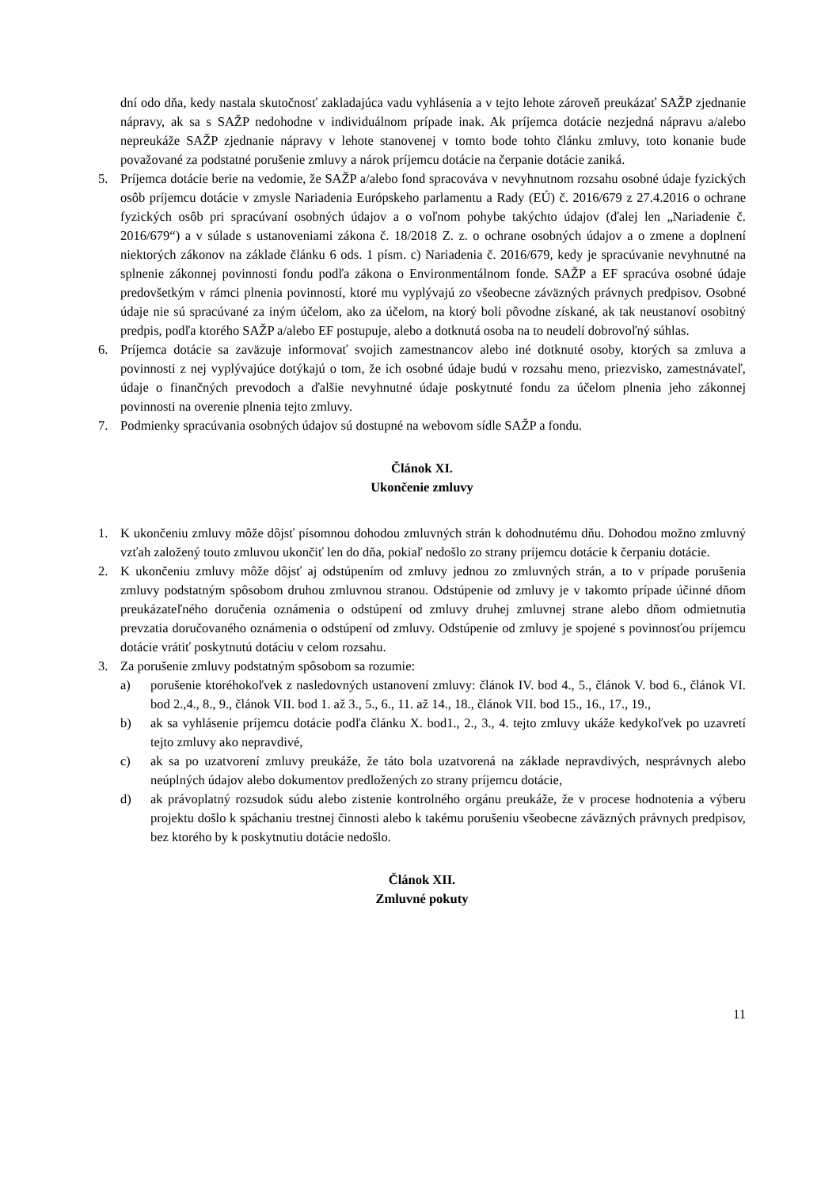dní odo dňa, kedy nastala skutočnosť zakladajúca vadu vyhlásenia a v tejto lehote zároveň preukázať SAŽP zjednanie nápravy, ak sa s SAŽP nedohodne v individuálnom prípade inak. Ak príjemca dotácie nezjedná nápravu a/alebo nepreukáže SAŽP zjednanie nápravy v lehote stanovenej v tomto bode tohto článku zmluvy, toto konanie bude považované za podstatné porušenie zmluvy a nárok príjemcu dotácie na čerpanie dotácie zaniká.
5. Príjemca dotácie berie na vedomie, že SAŽP a/alebo fond spracováva v nevyhnutnom rozsahu osobné údaje fyzických osôb príjemcu dotácie v zmysle Nariadenia Európskeho parlamentu a Rady (EÚ) č. 2016/679 z 27.4.2016 o ochrane fyzických osôb pri spracúvaní osobných údajov a o voľnom pohybe takýchto údajov (ďalej len „Nariadenie č. 2016/679“) a v súlade s ustanoveniami zákona č. 18/2018 Z. z. o ochrane osobných údajov a o zmene a doplnení niektorých zákonov na základe článku 6 ods. 1 písm. c) Nariadenia č. 2016/679, kedy je spracúvanie nevyhnutné na splnenie zákonnej povinnosti fondu podľa zákona o Environmentálnom fonde. SAŽP a EF spracúva osobné údaje predovšetkým v rámci plnenia povinností, ktoré mu vyplývajú zo všeobecne záväzných právnych predpisov. Osobné údaje nie sú spracúvané za iným účelom, ako za účelom, na ktorý boli pôvodne získané, ak tak neustanoví osobitný predpis, podľa ktorého SAŽP a/alebo EF postupuje, alebo a dotknutá osoba na to neudelí dobrovoľný súhlas.
6. Príjemca dotácie sa zaväzuje informovať svojich zamestnancov alebo iné dotknuté osoby, ktorých sa zmluva a povinnosti z nej vyplývajúce dotýkajú o tom, že ich osobné údaje budú v rozsahu meno, priezvisko, zamestnávateľ, údaje o finančných prevodoch a ďalšie nevyhnutné údaje poskytnuté fondu za účelom plnenia jeho zákonnej povinnosti na overenie plnenia tejto zmluvy.
7. Podmienky spracúvania osobných údajov sú dostupné na webovom sídle SAŽP a fondu.
Článok XI.
Ukončenie zmluvy
1. K ukončeniu zmluvy môže dôjsť písomnou dohodou zmluvných strán k dohodnutému dňu. Dohodou možno zmluvný vzťah založený touto zmluvou ukončiť len do dňa, pokiaľ nedošlo zo strany príjemcu dotácie k čerpaniu dotácie.
2. K ukončeniu zmluvy môže dôjsť aj odstúpením od zmluvy jednou zo zmluvných strán, a to v prípade porušenia zmluvy podstatným spôsobom druhou zmluvnou stranou. Odstúpenie od zmluvy je v takomto prípade účinné dňom preukázateľného doručenia oznámenia o odstúpení od zmluvy druhej zmluvnej strane alebo dňom odmietnutia prevzatia doručovaného oznámenia o odstúpení od zmluvy. Odstúpenie od zmluvy je spojené s povinnosťou príjemcu dotácie vrátiť poskytnutú dotáciu v celom rozsahu.
3. Za porušenie zmluvy podstatným spôsobom sa rozumie:
a) porušenie ktoréhokoľvek z nasledovných ustanovení zmluvy: článok IV. bod 4., 5., článok V. bod 6., článok VI. bod 2.,4., 8., 9., článok VII. bod 1. až 3., 5., 6., 11. až 14., 18., článok VII. bod 15., 16., 17., 19.,
b) ak sa vyhlásenie príjemcu dotácie podľa článku X. bod1., 2., 3., 4. tejto zmluvy ukáže kedykoľvek po uzavretí tejto zmluvy ako nepravdivé,
c) ak sa po uzatvorení zmluvy preukáže, že táto bola uzatvorená na základe nepravdivých, nesprávnych alebo neúplných údajov alebo dokumentov predložených zo strany príjemcu dotácie,
d) ak právoplatný rozsudok súdu alebo zistenie kontrolného orgánu preukáže, že v procese hodnotenia a výberu projektu došlo k spáchaniu trestnej činnosti alebo k takému porušeniu všeobecne záväzných právnych predpisov, bez ktorého by k poskytnutiu dotácie nedošlo.
Článok XII.
Zmluvné pokuty
11